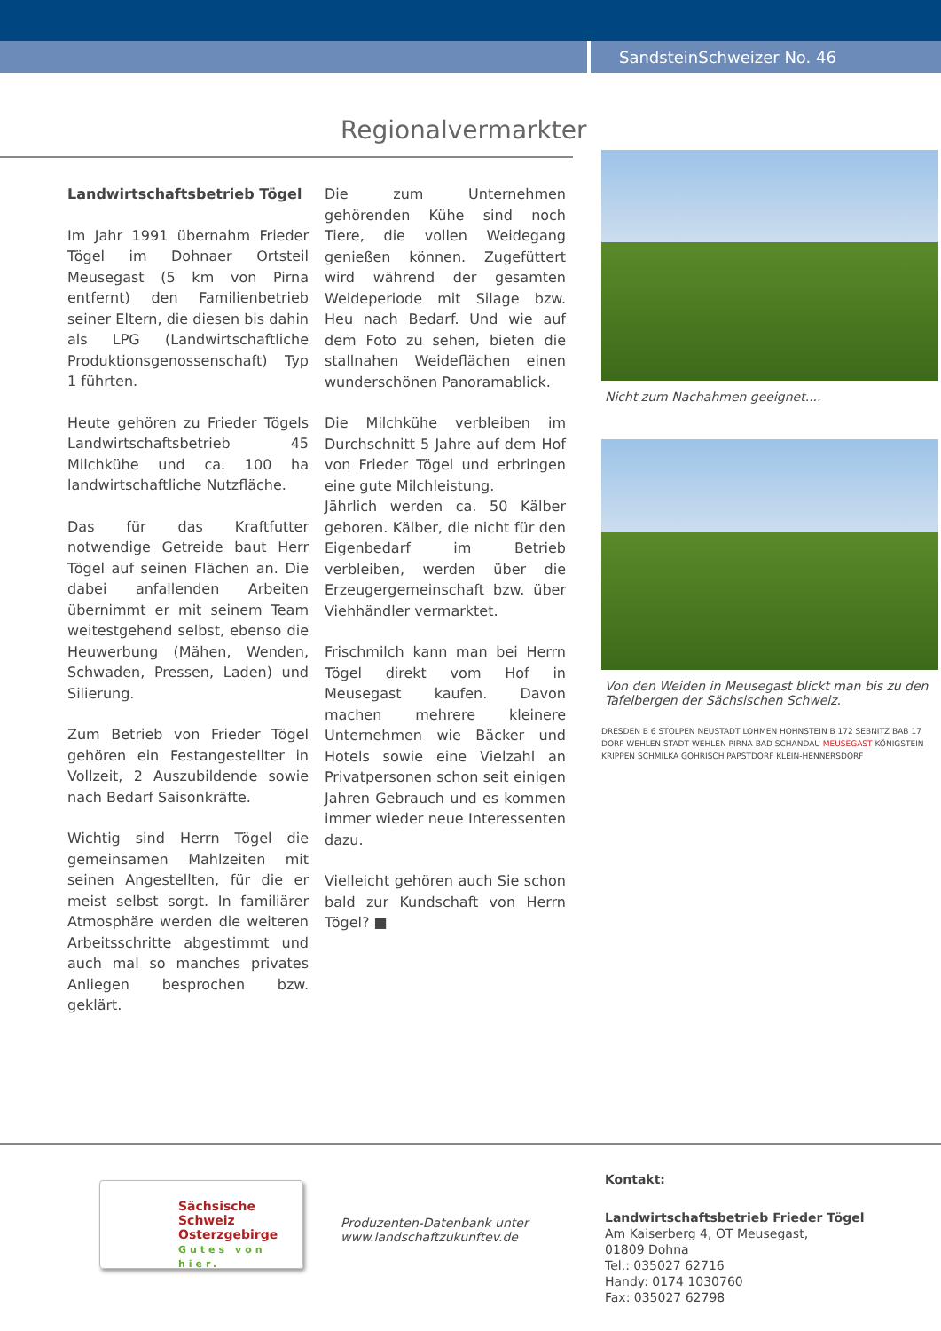SandsteinSchweizer No. 46
Regionalvermarkter
Landwirtschaftsbetrieb Tögel
Im Jahr 1991 übernahm Frieder Tögel im Dohnaer Ortsteil Meusegast (5 km von Pirna entfernt) den Familienbetrieb seiner Eltern, die diesen bis dahin als LPG (Landwirtschaftliche Produktionsgenossenschaft) Typ 1 führten.
Heute gehören zu Frieder Tögels Landwirtschaftsbetrieb 45 Milchkühe und ca. 100 ha landwirtschaftliche Nutzfläche.
Das für das Kraftfutter notwendige Getreide baut Herr Tögel auf seinen Flächen an. Die dabei anfallenden Arbeiten übernimmt er mit seinem Team weitestgehend selbst, ebenso die Heuwerbung (Mähen, Wenden, Schwaden, Pressen, Laden) und Silierung.
Zum Betrieb von Frieder Tögel gehören ein Festangestellter in Vollzeit, 2 Auszubildende sowie nach Bedarf Saisonkräfte.
Wichtig sind Herrn Tögel die gemeinsamen Mahlzeiten mit seinen Angestellten, für die er meist selbst sorgt. In familiärer Atmosphäre werden die weiteren Arbeitsschritte abgestimmt und auch mal so manches privates Anliegen besprochen bzw. geklärt.
Die zum Unternehmen gehörenden Kühe sind noch Tiere, die vollen Weidegang genießen können. Zugefüttert wird während der gesamten Weideperiode mit Silage bzw. Heu nach Bedarf. Und wie auf dem Foto zu sehen, bieten die stallnahen Weideflächen einen wunderschönen Panoramablick.
Die Milchkühe verbleiben im Durchschnitt 5 Jahre auf dem Hof von Frieder Tögel und erbringen eine gute Milchleistung.
Jährlich werden ca. 50 Kälber geboren. Kälber, die nicht für den Eigenbedarf im Betrieb verbleiben, werden über die Erzeugergemeinschaft bzw. über Viehhändler vermarktet.
Frischmilch kann man bei Herrn Tögel direkt vom Hof in Meusegast kaufen. Davon machen mehrere kleinere Unternehmen wie Bäcker und Hotels sowie eine Vielzahl an Privatpersonen schon seit einigen Jahren Gebrauch und es kommen immer wieder neue Interessenten dazu.
Vielleicht gehören auch Sie schon bald zur Kundschaft von Herrn Tögel? ■
Nicht zum Nachahmen geeignet....
Von den Weiden in Meusegast blickt man bis zu den Tafelbergen der Sächsischen Schweiz.
DRESDEN B 6 STOLPEN NEUSTADT LOHMEN HOHNSTEIN B 172 SEBNITZ BAB 17 DORF WEHLEN STADT WEHLEN PIRNA BAD SCHANDAU MEUSEGAST KÖNIGSTEIN KRIPPEN SCHMILKA GOHRISCH PAPSTDORF KLEIN-HENNERSDORF
Sächsische Schweiz
Osterzgebirge
Gutes von hier.
Produzenten-Datenbank unter
www.landschaftzukunftev.de
Kontakt:
Landwirtschaftsbetrieb Frieder Tögel
Am Kaiserberg 4, OT Meusegast,
01809 Dohna
Tel.: 035027 62716
Handy: 0174 1030760
Fax: 035027 62798